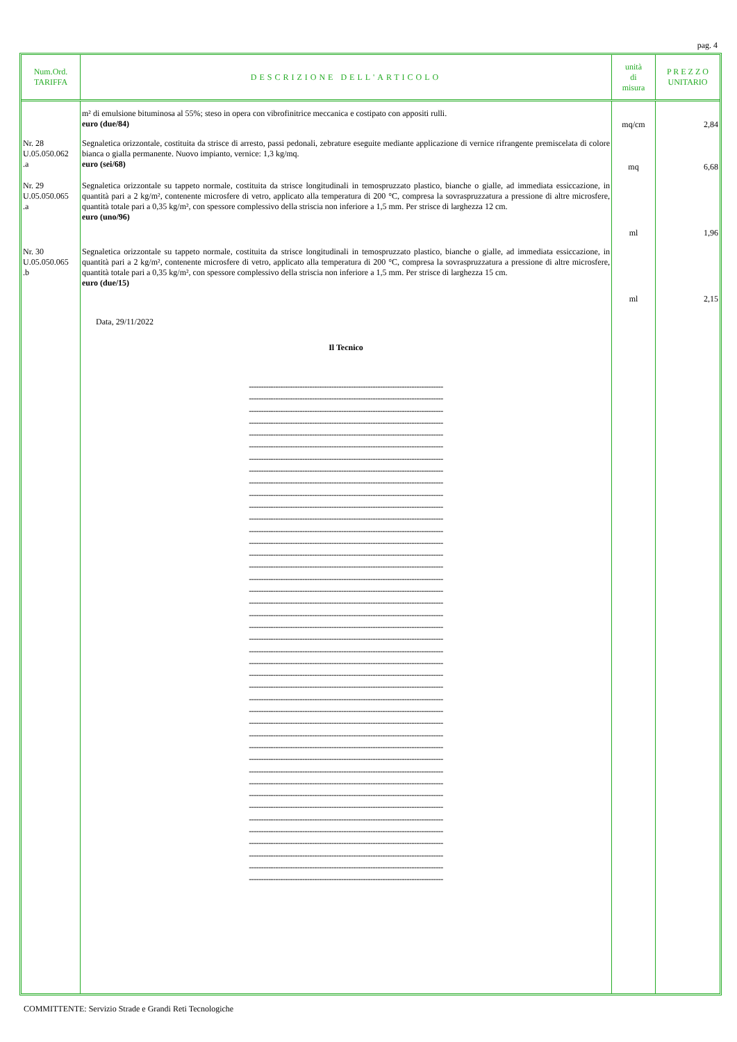pag. 4
| Num.Ord. TARIFFA | DESCRIZIONE DELL'ARTICOLO | unità di misura | P R E Z Z O UNITARIO |
| --- | --- | --- | --- |
| | m² di emulsione bituminosa al 55%; steso in opera con vibrofinitrice meccanica e costipato con appositi rulli. euro (due/84) | mq/cm | 2,84 |
| Nr. 28 U.05.050.062 .a | Segnaletica orizzontale, costituita da strisce di arresto, passi pedonali, zebrature eseguite mediante applicazione di vernice rifrangente premiscelata di colore bianca o gialla permanente. Nuovo impianto, vernice: 1,3 kg/mq. euro (sei/68) | mq | 6,68 |
| Nr. 29 U.05.050.065 .a | Segnaletica orizzontale su tappeto normale, costituita da strisce longitudinali in temospruzzato plastico, bianche o gialle, ad immediata essiccazione, in quantità pari a 2 kg/m², contenente microsfere di vetro, applicato alla temperatura di 200 °C, compresa la sovraspruzzatura a pressione di altre microsfere, quantità totale pari a 0,35 kg/m², con spessore complessivo della striscia non inferiore a 1,5 mm. Per strisce di larghezza 12 cm. euro (uno/96) | ml | 1,96 |
| Nr. 30 U.05.050.065 .b | Segnaletica orizzontale su tappeto normale, costituita da strisce longitudinali in temospruzzato plastico, bianche o gialle, ad immediata essiccazione, in quantità pari a 2 kg/m², contenente microsfere di vetro, applicato alla temperatura di 200 °C, compresa la sovraspruzzatura a pressione di altre microsfere, quantità totale pari a 0,35 kg/m², con spessore complessivo della striscia non inferiore a 1,5 mm. Per strisce di larghezza 15 cm. euro (due/15) | ml | 2,15 |
| | Data, 29/11/2022 Il Tecnico -------------------------------------------------------------------------------- -------------------------------------------------------------------------------- -------------------------------------------------------------------------------- -------------------------------------------------------------------------------- -------------------------------------------------------------------------------- -------------------------------------------------------------------------------- -------------------------------------------------------------------------------- -------------------------------------------------------------------------------- -------------------------------------------------------------------------------- -------------------------------------------------------------------------------- -------------------------------------------------------------------------------- -------------------------------------------------------------------------------- -------------------------------------------------------------------------------- -------------------------------------------------------------------------------- -------------------------------------------------------------------------------- -------------------------------------------------------------------------------- -------------------------------------------------------------------------------- -------------------------------------------------------------------------------- -------------------------------------------------------------------------------- -------------------------------------------------------------------------------- -------------------------------------------------------------------------------- -------------------------------------------------------------------------------- -------------------------------------------------------------------------------- -------------------------------------------------------------------------------- -------------------------------------------------------------------------------- -------------------------------------------------------------------------------- -------------------------------------------------------------------------------- -------------------------------------------------------------------------------- -------------------------------------------------------------------------------- -------------------------------------------------------------------------------- -------------------------------------------------------------------------------- -------------------------------------------------------------------------------- -------------------------------------------------------------------------------- -------------------------------------------------------------------------------- -------------------------------------------------------------------------------- -------------------------------------------------------------------------------- -------------------------------------------------------------------------------- -------------------------------------------------------------------------------- -------------------------------------------------------------------------------- -------------------------------------------------------------------------------- -------------------------------------------------------------------------------- -------------------------------------------------------------------------------- | | |
COMMITTENTE: Servizio Strade e Grandi Reti Tecnologiche